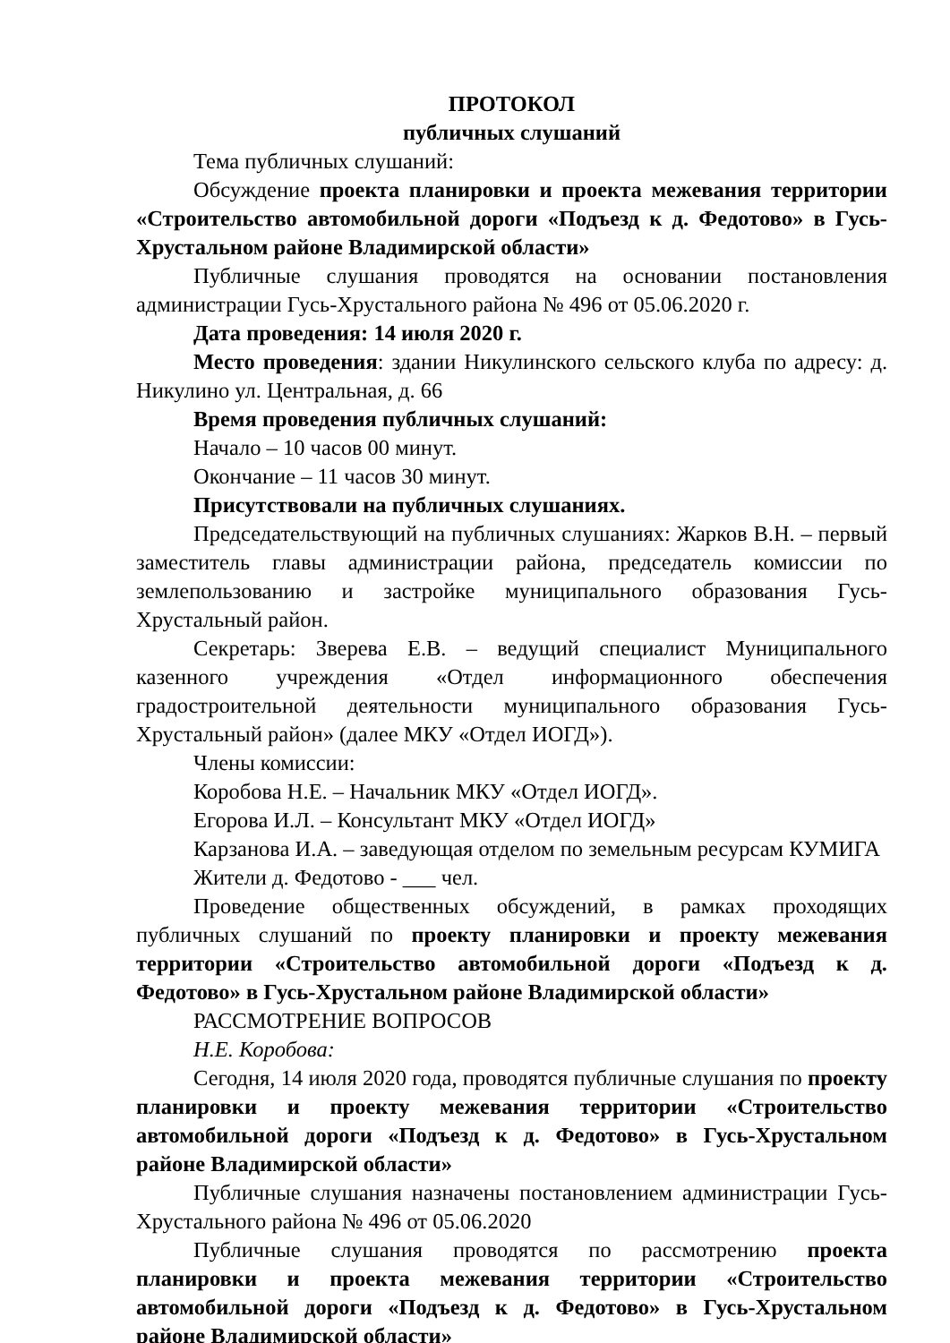ПРОТОКОЛ
публичных слушаний
Тема публичных слушаний:
Обсуждение проекта планировки и проекта межевания территории «Строительство автомобильной дороги «Подъезд к д. Федотово» в Гусь-Хрустальном районе Владимирской области»
Публичные слушания проводятся на основании постановления администрации Гусь-Хрустального района № 496 от 05.06.2020 г.
Дата проведения: 14 июля 2020 г.
Место проведения: здании Никулинского сельского клуба по адресу: д. Никулино ул. Центральная, д. 66
Время проведения публичных слушаний:
Начало – 10 часов 00 минут.
Окончание – 11 часов 30 минут.
Присутствовали на публичных слушаниях.
Председательствующий на публичных слушаниях: Жарков В.Н. – первый заместитель главы администрации района, председатель комиссии по землепользованию и застройке муниципального образования Гусь-Хрустальный район.
Секретарь: Зверева Е.В. – ведущий специалист Муниципального казенного учреждения «Отдел информационного обеспечения градостроительной деятельности муниципального образования Гусь-Хрустальный район» (далее МКУ «Отдел ИОГД»).
Члены комиссии:
Коробова Н.Е. – Начальник МКУ «Отдел ИОГД».
Егорова И.Л. – Консультант МКУ «Отдел ИОГД»
Карзанова И.А. – заведующая отделом по земельным ресурсам КУМИГА
Жители д. Федотово - ___ чел.
Проведение общественных обсуждений, в рамках проходящих публичных слушаний по проекту планировки и проекту межевания территории «Строительство автомобильной дороги «Подъезд к д. Федотово» в Гусь-Хрустальном районе Владимирской области»
РАССМОТРЕНИЕ ВОПРОСОВ
Н.Е. Коробова:
Сегодня, 14 июля 2020 года, проводятся публичные слушания по проекту планировки и проекту межевания территории «Строительство автомобильной дороги «Подъезд к д. Федотово» в Гусь-Хрустальном районе Владимирской области»
Публичные слушания назначены постановлением администрации Гусь-Хрустального района № 496 от 05.06.2020
Публичные слушания проводятся по рассмотрению проекта планировки и проекта межевания территории «Строительство автомобильной дороги «Подъезд к д. Федотово» в Гусь-Хрустальном районе Владимирской области»